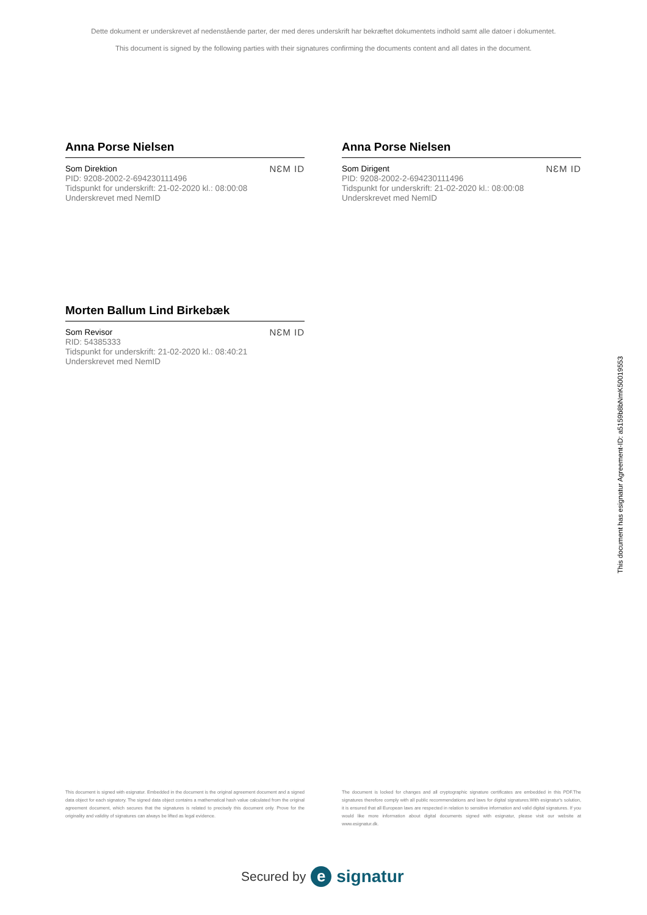Dette dokument er underskrevet af nedenstående parter, der med deres underskrift har bekræftet dokumentets indhold samt alle datoer i dokumentet.
This document is signed by the following parties with their signatures confirming the documents content and all dates in the document.
Anna Porse Nielsen
Som Direktion
PID: 9208-2002-2-694230111496
Tidspunkt for underskrift: 21-02-2020 kl.: 08:00:08
Underskrevet med NemID
NƐM ID
Anna Porse Nielsen
Som Dirigent
PID: 9208-2002-2-694230111496
Tidspunkt for underskrift: 21-02-2020 kl.: 08:00:08
Underskrevet med NemID
NƐM ID
Morten Ballum Lind Birkebæk
Som Revisor
RID: 54385333
Tidspunkt for underskrift: 21-02-2020 kl.: 08:40:21
Underskrevet med NemID
NƐM ID
This document has esignatur Agreement-ID: a5159b8bNmK50019553
This document is signed with esignatur. Embedded in the document is the original agreement document and a signed data object for each signatory. The signed data object contains a mathematical hash value calculated from the original agreement document, which secures that the signatures is related to precisely this document only. Prove for the originality and validity of signatures can always be lifted as legal evidence.
The document is locked for changes and all cryptographic signature certificates are embedded in this PDF.The signatures therefore comply with all public recommendations and laws for digital signatures.With esignatur's solution, it is ensured that all European laws are respected in relation to sensitive information and valid digital signatures. If you would like more information about digital documents signed with esignatur, please visit our website at www.esignatur.dk.
Secured by e signatur